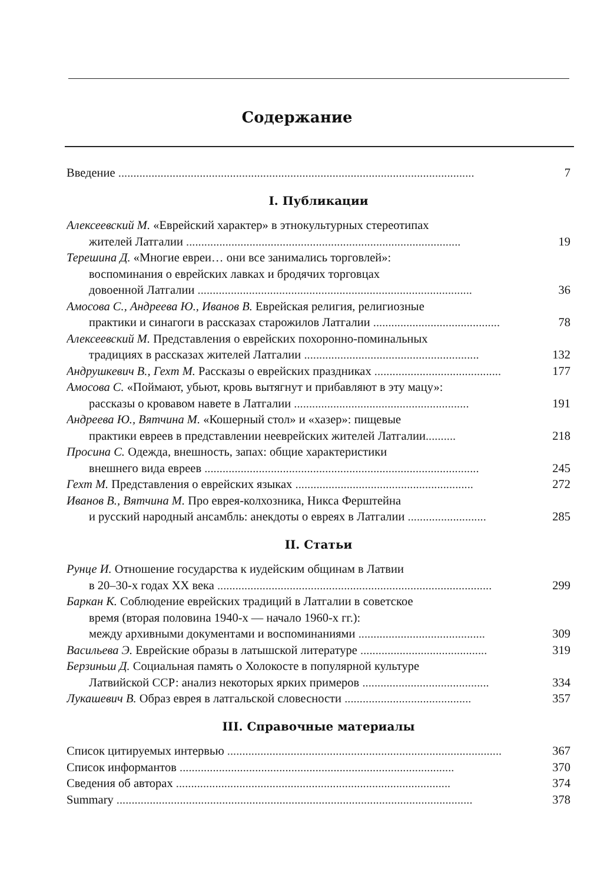Содержание
Введение ......................................................................................................................
7
I. Публикации
Алексеевский М. «Еврейский характер» в этнокультурных стереотипах
жителей Латгалии ...........................................................................................
19
Терешина Д. «Многие евреи… они все занимались торговлей»:
воспоминания о еврейских лавках и бродячих торговцах
довоенной Латгалии ...........................................................................................
36
Амосова С., Андреева Ю., Иванов В. Еврейская религия, религиозные
практики и синагоги в рассказах старожилов Латгалии ..........................................
78
Алексеевский М. Представления о еврейских похоронно-поминальных
традициях в рассказах жителей Латгалии ..........................................................
132
Андрушкевич В., Гехт М. Рассказы о еврейских праздниках ..........................................
177
Амосова С. «Поймают, убьют, кровь вытягнут и прибавляют в эту мацу»:
рассказы о кровавом навете в Латгалии ..........................................................
191
Андреева Ю., Вятчина М. «Кошерный стол» и «хазер»: пищевые
практики евреев в представлении нееврейских жителей Латгалии..........
218
Просина С. Одежда, внешность, запах: общие характеристики
внешнего вида евреев ...........................................................................................
245
Гехт М. Представления о еврейских языках ...........................................................
272
Иванов В., Вятчина М. Про еврея-колхозника, Никса Ферштейна
и русский народный ансамбль: анекдоты о евреях в Латгалии ..........................
285
II. Статьи
Рунце И. Отношение государства к иудейским общинам в Латвии
в 20–30-х годах XX века ...........................................................................................
299
Баркан К. Соблюдение еврейских традиций в Латгалии в советское
время (вторая половина 1940-х — начало 1960-х гг.):
между архивными документами и воспоминаниями ..........................................
309
Васильева Э. Еврейские образы в латышской литературе ..........................................
319
Берзиньш Д. Социальная память о Холокосте в популярной культуре
Латвийской ССР: анализ некоторых ярких примеров ..........................................
334
Лукашевич В. Образ еврея в латгальской словесности ..........................................
357
III. Справочные материалы
Список цитируемых интервью ...........................................................................................
367
Список информантов ...........................................................................................
370
Сведения об авторах ...........................................................................................
374
Summary ......................................................................................................................
378